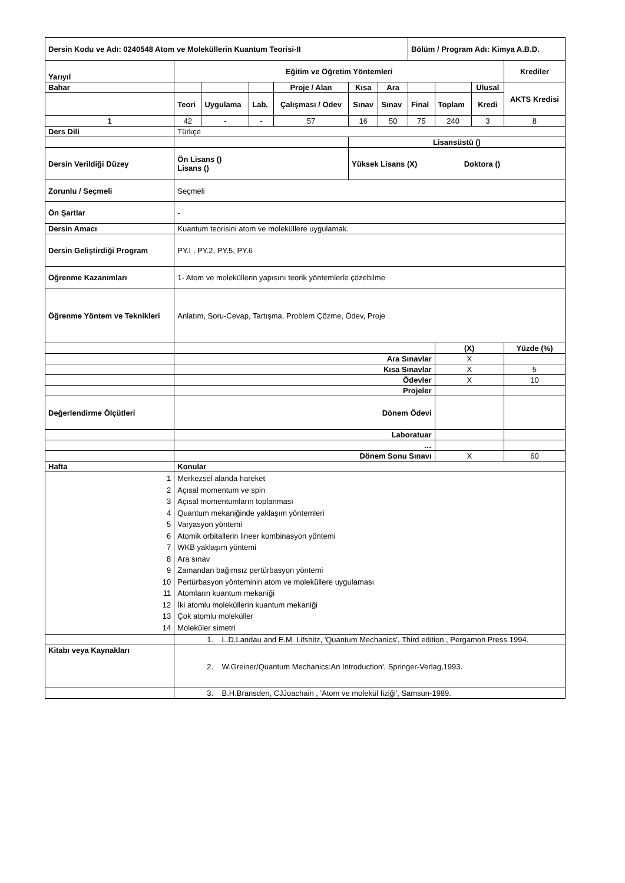| Dersin Kodu ve Adı: 0240548 Atom ve Moleküllerin Kuantum Teorisi-II | | | | | | | Bölüm / Program Adı: Kimya A.B.D. | | | |
| Yarıyıl | Eğitim ve Öğretim Yöntemleri | | | | | | | | | Krediler |
| Bahar | | | | Proje / Alan | Kısa | Ara | | | Ulusal | AKTS Kredisi |
| | Teori | Uygulama | Lab. | Çalışması / Ödev | Sınav | Sınav | Final | Toplam | Kredi | |
| 1 | 42 | - | - | 57 | 16 | 50 | 75 | 240 | 3 | 8 |
| Ders Dili | Türkçe | | | | | | | | | |
| | | | | | Lisansüstü () | | | | | |
| Dersin Verildiği Düzey | Ön Lisans () Lisans () | | | | Yüksek Lisans (X) Doktora () | | | | | |
| Zorunlu / Seçmeli | Seçmeli | | | | | | | | | |
| Ön Şartlar | - | | | | | | | | | |
| Dersin Amacı | Kuantum teorisini atom ve moleküllere uygulamak. | | | | | | | | | |
| Dersin Geliştirdiği Program | PY.I , PY.2, PY.5, PY.6 | | | | | | | | | |
| Öğrenme Kazanımları | 1- Atom ve moleküllerin yapısını teorik yöntemlerle çözebilme | | | | | | | | | |
| Öğrenme Yöntem ve Teknikleri | Anlatım, Soru-Cevap, Tartışma, Problem Çözme, Ödev, Proje | | | | | | | | | |
| | | | | | | | | (X) | | Yüzde (%) |
| | Ara Sınavlar | | | | | | | X | | |
| | Kısa Sınavlar | | | | | | | X | | 5 |
| | Ödevler | | | | | | | X | | 10 |
| | Projeler | | | | | | | | | |
| Değerlendirme Ölçütleri | Dönem Ödevi | | | | | | | | | |
| | Laboratuar | | | | | | | | | |
| | … | | | | | | | | | |
| | Dönem Sonu Sınavı | | | | | | | X | | 60 |
| Hafta | Konular | | | | | | | | | |
| 1 2 3 4 5 6 7 8 9 10 11 12 13 14 | Merkezsel alanda hareket Açısal momentum ve spin Açısal momentumların toplanması Quantum mekaniğinde yaklaşım yöntemleri Varyasyon yöntemi Atomik orbitallerin lineer kombinasyon yöntemi WKB yaklaşım yöntemi Ara sınav Zamandan bağımsız pertürbasyon yöntemi Pertürbasyon yönteminin atom ve moleküllere uygulaması Atomların kuantum mekaniği İki atomlu moleküllerin kuantum mekaniği Çok atomlu moleküller Moleküler simetri | | | | | | | | | |
| | 1. L.D.Landau and E.M. Lifshitz, 'Quantum Mechanics', Third edition , Pergamon Press 1994. | | | | | | | | | |
| Kitabı veya Kaynakları | 2. W.Greiner/Quantum Mechanics:An Introduction', Springer-Verlag,1993. | | | | | | | | | |
| | 3. B.H.Bransden, CJJoachain , 'Atom ve molekül fiziği', Samsun-1989. | | | | | | | | | |